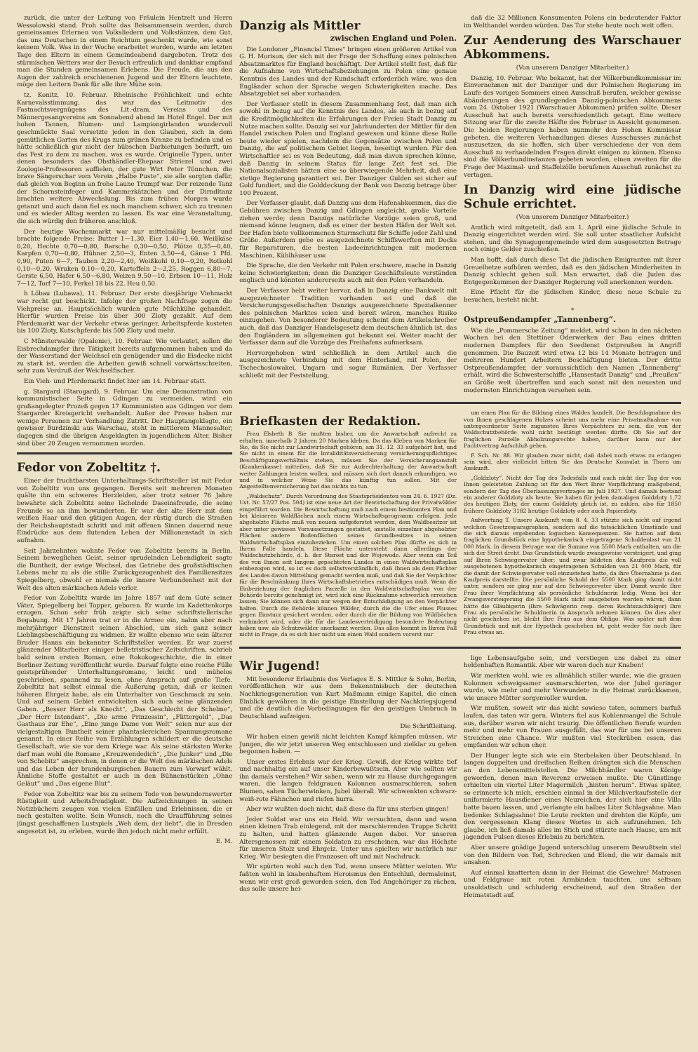zurück, die unter der Leitung von Fräulein Hentzelt und Herrn Wessolowski stand. Froh sollte das Beisammensein werden, durch gemeinsames Erlernen von Volksliedern und Volkstänzen, dem Gut, das uns Deutschen in einem Reichtum geschenkt wurde, wie sonst keinem Volk. Was in der Woche erarbeitet worden, wurde am letzten Tage den Eltern in einem Gemeindeabend dargeboten. Trotz des stürmischen Wetters war der Besuch erfreulich und dankbar empfand man die Stunden gemeinsamen Erlebens. Die Freude, die aus den Augen der zahlreich erschienenen Jugend und der Eltern leuchtete, möge den Leitern Dank für alle ihre Mühe sein.
tz. Konitz, 10. Februar. Rheinische Fröhlichkeit und echte Karnevalsstimmung, das war das Leitmotiv des Fastnachtsvergnügens des Lit.-dram. Vereins und des Männergesangvereins am Sonnabend abend im Hotel Engel. Der mit hohen Tannen, Blumen- und Lampiongirlanden wundervoll geschmückte Saal versetzte jeden in den Glauben, sich in dem gemütlichen Garten des Krugs zum grünen Kranze zu befinden und es hätte schließlich gar nicht der hübschen Darbietungen bedurft, um das Fest zu dem zu machen, was es wurde. Originelle Typen, unter denen besonders das Obsthändler-Ehepaar Striezel und zwei Zoologie-Professoren auffielen, der gute Wirt Peter Tönnchen, die brave Sängerschar vom Verein „Halbe Puste“, sie alle sorgten dafür, daß gleich von Beginn an frohe Laune Trumpf war. Der reizende Tanz der Schornsteinfeger und Kammerkätzchen und der Dirndltanz brachten weitere Abwechslung. Bis zum frühen Morgen wurde getanzt und auch dann fiel es noch manchem schwer, sich zu trennen und es wieder Alltag werden zu lassen. Es war eine Veranstaltung, die sich würdig den früheren anschloß.
Der heutige Wochenmarkt war nur mittelmäßig besucht und brachte folgende Preise: Butter 1—1,30, Eier 1,40—1,60, Weißkäse 0,20, Hechte 0,70—0,80, Barsche 0,30—0,50, Plötze 0,35—0,40, Karpfen 0,70—0,80, Hühner 2,50—3, Enten 3,50—4, Gänse 1 Pfd. 0,90, Puten 6—7, Tauben 2,20—2,40, Weißkohl 0,10—0,20, Rotkohl 0,10—0,20, Wruken 0,10—0,20, Kartoffeln 2—2,25, Roggen 6,80—7, Gerste 6,50, Hafer 6,50—6,80, Weizen 9,50—10, Erbsen 10—11, Holz 7—12, Torf 7—10, Ferkel 18 bis 22, Heu 0,50.
h Löbau (Lubawa), 11. Februar. Der erste diesjährige Viehmarkt war recht gut beschickt. Infolge der großen Nachfrage zogen die Viehpreise an. Hauptsächlich wurden gute Milchkühe gehandelt. Hierfür wurden Preise bis über 300 Zloty gezahlt. Auf dem Pferdemarkt war der Verkehr etwas geringer, Arbeitspferde kosteten bis 100 Zloty, Kutschpferde bis 500 Zloty und mehr.
C Münsterwalde (Opalenie), 10. Februar. Wie verlautet, sollen die Eisbrechdampfer ihre Tätigkeit bereits aufgenommen haben und da der Wasserstand der Weichsel ein genügender und die Eisdecke nicht zu stark ist, werden die Arbeiten gewiß schnell vorwärtsschreiten, sehr zum Verdruß der Weichselfischer.
Ein Vieh- und Pferdemarkt findet hier am 14. Februar statt.
g. Stargard (Starogard), 9. Februar. Um eine Demonstration von kommunistischer Seite in Gdingen zu vermeiden, wird ein großangelegter Prozeß gegen 17 Kommunisten aus Gdingen vor dem Stargarder Kreisgericht verhandelt. Außer der Presse haben nur wenige Personen zur Verhandlung Zutritt. Der Hauptangeklagte, ein gewisser Burdzinski aus Warschau, steht in mittlerem Mannesalter, dagegen sind die übrigen Angeklagten in jugendlichem Alter. Bisher sind über 20 Zeugen vernommen worden.
Fedor von Zobeltitz †.
Einer der fruchtbarsten Unterhaltungs-Schriftsteller ist mit Fedor von Zobeltitz von uns gegangen. Bereits seit mehreren Monaten quälte ihn ein schweres Herzleiden, aber trotz seiner 76 Jahre bewahrte sich Zobeltitz seine lächelnde Daseinsfreude, die seine Freunde so an ihm bewunderten. Er war der alte Herr mit dem weißen Haar und den gütigen Augen, der rüstig durch die Straßen der Reichshauptstadt schritt und mit offenen Sinnen dauernd neue Eindrücke aus dem flutenden Leben der Millionenstadt in sich aufnahm.
Seit Jahrzehnten wohnte Fedor von Zobeltitz bereits in Berlin. Seinem beweglichen Geist, seiner sprudelnden Lebendigkeit sagte die Buntheit, der ewige Wechsel, das Getriebe des großstädtischen Lebens mehr zu als die stille Zurückgezogenheit des Familiensitzes Spiegelberg, obwohl er niemals die innere Verbundenheit mit der Welt des alten märkischen Adels verlor.
Fedor von Zobeltitz wurde im Jahre 1857 auf dem Gute seiner Väter, Spiegelberg bei Topper, geboren. Er wurde im Kadettenkorps erzogen. Schon sehr früh zeigte sich seine schriftstellerische Begabung. Mit 17 Jahren trat er in die Armee ein, nahm aber nach mehrjähriger Dienstzeit seinen Abschied, um sich ganz seiner Lieblingsbeschäftigung zu widmen. Er wollte ebenso wie sein älterer Bruder Hanns ein bekannter Schriftsteller werden. Er war zuerst glänzender Mitarbeiter einiger belletristischer Zeitschriften, schrieb bald seinen ersten Roman, eine Rokokogeschichte, die in einer Berliner Zeitung veröffentlicht wurde. Darauf folgte eine reiche Fülle geistsprühender Unterhaltungsromane, leicht und mühelos geschrieben, spannend zu lesen, ohne Anspruch auf große Tiefe. Zobeltitz hat selbst einmal die Äußerung getan, daß er keinen höheren Ehrgeiz habe, als ein Unterhalter von Geschmack zu sein. Und auf seinem Gebiet entwickelten sich auch seine glänzenden Gaben. „Besser Herr als Knecht“, „Das Geschlecht der Schelme“, „Der Herr Intendant“, „Die arme Prinzessin“, „Flittergold“, „Das Gasthaus zur Ehe“, „Eine junge Dame von Welt“ seien nur aus der vielgestaltigen Buntheit seiner phantasiereichen Spannungsromane genannt. In einer Reihe von Erzählungen schildert er die deutsche Gesellschaft, wie sie vor dem Kriege war. Als seine stärksten Werke darf man wohl die Romane „Kreuzwendedich“, „Die Junker“ und „Die von Schebitz“ ansprechen, in denen er die Welt des märkischen Adels und das Leben der brandenburgischen Bauern zum Vorwurf wählt. Ähnliche Stoffe gestaltet er auch in den Bühnenstücken „Ohne Geläut“ und „Das eigene Blut“.
Fedor von Zobeltitz war bis zu seinem Tode von bewundernswerter Rüstigkeit und Arbeitsfreudigkeit. Die Aufzeichnungen in seinen Notizbüchern zeugen von vielen Einfällen und Erlebnissen, die er noch gestalten wollte. Sein Wunsch, noch die Uraufführung seines jüngst geschaffenen Lustspiels „Weh dem, der liebt“, die in Dresden angesetzt ist, zu erleben, wurde ihm jedoch nicht mehr erfüllt.
E. M.
Danzig als Mittler
zwischen England und Polen.
Die Londoner „Financial Times“ bringen einen größeren Artikel von G. H. Morison, der sich mit der Frage der Schaffung eines polnischen Absatzmarktes für England beschäftigt. Der Artikel stellt fest, daß für die Aufnahme von Wirtschaftsbeziehungen zu Polen eine genaue Kenntnis des Landes und der Kundschaft erforderlich wäre, was den Engländer schon der Sprache wegen Schwierigkeiten mache. Das Absatzgebiet sei aber vorhanden.
Der Verfasser stellt in diesem Zusammenhang fest, daß man sich sowohl in bezug auf die Kenntnis des Landes, als auch in bezug auf die Kreditmöglichkeiten die Erfahrungen der Freien Stadt Danzig zu Nutze machen sollte. Danzig sei vor Jahrhunderten der Mittler für den Handel zwischen Polen und England gewesen und könne diese Rolle heute wieder spielen, nachdem die Gegensätze zwischen Polen und Danzig, die auf politischem Gebiet liegen, beseitigt wurden. Für den Wirtschaftler sei es von Bedeutung, daß man davon sprechen könne, daß Danzig in seinem Status für lange Zeit fest sei. Die Nationalsozialisten hätten eine so überwiegende Mehrheit, daß eine stetige Regierung garantiert sei. Der Danziger Gulden sei sicher auf Gold fundiert, und die Golddeckung der Bank von Danzig betrage über 100 Prozent.
Der Verfasser glaubt, daß Danzig aus dem Hafenabkommen, das die Gebühren zwischen Danzig und Gdingen angleicht, große Vorteile ziehen werde; denn Danzigs natürliche Vorzüge seien groß, und niemand könne leugnen, daß es einer der besten Häfen der Welt sei. Der Hafen biete vollkommenen Sturmschutz für Schiffe jeder Zahl und Größe. Außerdem gebe es ausgezeichnete Schiffswerften mit Docks für Reparaturen, die besten Ladeeinrichtungen mit modernen Maschinen, Kühlhäuser usw.
Die Sprache, die den Verkehr mit Polen erschwere, mache in Danzig keine Schwierigkeiten; denn die Danziger Geschäftsleute verständen englisch und könnten andererseits auch mit den Polen verhandeln.
Der Verfasser hebt weiter hervor, daß in Danzig eine Bankwelt mit ausgezeichneter Tradition vorhanden sei und daß die Versicherungsgesellschaften Danzigs ausgezeichnete Spezialkenner des polnischen Marktes seien und bereit wären, manches Risiko einzugehen. Von besonderer Bedeutung scheint dem Artikelschreiber auch, daß das Danziger Handelsgesetz dem deutschen ähnlich ist, das den Engländern im allgemeinen gut bekannt sei. Weiter macht der Verfasser dann auf die Vorzüge des Freihafens aufmerksam.
Hervorgehoben wird schließlich in dem Artikel auch die ausgezeichnete Verbindung mit dem Hinterland, mit Polen, der Tschechoslowakei, Ungarn und sogar Rumänien. Der Verfasser schließt mit der Feststellung,
daß die 32 Millionen Konsumenten Polens ein bedeutender Faktor im Welthandel werden würden. Das Tor stehe heute noch weit offen.
Zur Aenderung des Warschauer Abkommens.
(Von unserem Danziger Mitarbeiter.)
Danzig, 10. Februar. Wie bekannt, hat der Völkerbundkommissar im Einvernehmen mit der Danziger und der Polnischen Regierung im Laufe des vorigen Sommers einen Ausschuß berufen, welcher gewisse Abänderungen des grundlegenden Danzig-polnischen Abkommens vom 24. Oktober 1921 (Warschauer Abkommen) prüfen sollte. Dieser Ausschuß hat auch bereits verschiedentlich getagt. Eine weitere Sitzung war für die zweite Hälfte des Februar in Aussicht genommen. Die beiden Regierungen haben nunmehr den Hohen Kommissar gebeten, die weiteren Verhandlungen dieses Ausschusses zunächst auszusetzen, da sie hoffen, sich über verschiedene der von dem Ausschuß zu verhandelnden Fragen direkt einigen zu können. Ebenso sind die Völkerbundinstanzen gebeten worden, einen zweiten für die Frage der Maximal- und Staffelzölle berufenen Ausschuß zunächst zu vertagen.
In Danzig wird eine jüdische Schule errichtet.
(Von unserem Danziger Mitarbeiter.)
Amtlich wird mitgeteilt, daß am 1. April eine jüdische Schule in Danzig eingerichtet werden wird. Sie soll unter staatlicher Aufsicht stehen, und die Synagogengemeinde wird dem ausgesetzten Betrage noch einige Gelder zuschießen.
Man hofft, daß durch diese Tat die jüdischen Emigranten mit ihrer Greuelhetze aufhören werden, daß es den jüdischen Minderheiten in Danzig schlecht gehen soll. Man erwartet, daß die Juden das Entgegenkommen der Danziger Regierung voll anerkennen werden.
Eine Pflicht für die jüdischen Kinder, diese neue Schule zu besuchen, besteht nicht.
*
Ostpreußendampfer „Tannenberg“.
Wie die „Pommersche Zeitung“ meldet, wird schon in den nächsten Wochen bei den Stettiner Oderwerken der Bau eines dritten modernen Dampfers für den Seedienst Ostpreußen in Angriff genommen. Die Bauzeit wird etwa 12 bis 14 Monate betragen und mehreren Hundert Arbeitern Beschäftigung bieten. Der dritte Ostpreußendampfer, der voraussichtlich den Namen „Tannenberg“ erhält, wird die Schwesterschiffe „Hansestadt Danzig“ und „Preußen“ an Größe weit übertreffen und auch sonst mit den neuesten und modernsten Einrichtungen versehen sein.
Briefkasten der Redaktion.
Frau Elsbeth B. Sie mußten bisher, um die Anwartschaft aufrecht zu erhalten, innerhalb 2 Jahren 20 Marken kleben. Da das Kleben von Marken für Sie, da Sie nicht zur Landwirtschaft gehören, am 31. 12. 33 aufgehört hat, und Sie nicht in einem für die Invaliditätsversicherung versicherungspflichtiges Beschäftigungsverhältnis stehen, müssen Sie der Versicherungsanstalt (Krankenkasse) mitteilen, daß Sie zur Aufrechterhaltung der Anwartschaft weiter Zahlungen leisten wollen, und müssen sich dort danach erkundigen, wo und in welcher Weise Sie das künftig tun sollen. Mit der Angestelltenversicherung hat das nichts zu tun.
„Waldschutz“. Durch Verordnung des Staatspräsidenten vom 24. 6. 1927 (Dz. Ust. Nr. 57/27 Pos. 504) ist eine neue Art der Bewirtschaftung der Privatwälder eingeführt worden. Die Bewirtschaftung muß nach einem bestimmten Plan und bei kleineren Waldflächen nach einem Wirtschaftsprogramm erfolgen. Jede abgeholzte Fläche muß von neuem aufgeforstet werden, dem Waldbesitzer ist aber unter gewissen Voraussetzungen gestattet, anstelle einzelner abgeholzter Flächen andere Bodenflächen seines Grundbesitzes in seinen Waldwirtschaftsplan einzubeziehen. Um einen solchen Plan dürfte es sich in Ihrem Falle handeln. Diese Fläche untersteht dann allerdings der Waldschutzbehörde, d. h. der Starost und der Wojewode. Aber wenn ein Teil des von Ihnen seit langem gepachteten Landes in einen Waldwirtschaftsplan einbezogen wird, so ist es doch selbstverständlich, daß Ihnen als dem Pächter des Landes davon Mitteilung gemacht werden muß, und daß Sie der Verpächter für die Beschränkung Ihres Wirtschaftsbetriebes entschädigen muß. Wenn die Einbeziehung der fraglichen Parzelle in den Waldwirtschaftsplan von der Behörde bereits genehmigt ist, wird sich eine Rücknahme schwerlich erreichen lassen; Sie können sich dann nur wegen der Entschädigung an den Verpächter halten. Durch die Behörde können Wälder, durch die die Ufer eines Flusses gegen Einsturz gesichert werden, oder durch die die Bildung von Wildbächen verhindert wird, oder die für die Landesverteidigung besondere Bedeutung haben usw. als Schutzwälder anerkannt werden. Das alles kommt in Ihrem Fall nicht in Frage, da es sich hier nicht um einen Wald sondern vorerst nur
um einen Plan für die Bildung eines Waldes handelt. Die Beschlagnahme des von Ihnen geschlagenen Holzes scheint uns mehr eine Privatmaßnahme von untergeordneter Seite zugunsten Ihres Verpächters zu sein, die von der Waldschutzbehörde wohl nicht bestätigt werden dürfte. Ob Sie auf der fraglichen Parzelle Abholzungsrechte haben, darüber kann nur der Pachtvertrag Aufschluß geben.
F. Sch. Nr. 88. Wir glauben zwar nicht, daß dabei noch etwas zu erlangen sein wird, aber vielleicht bitten Sie das Deutsche Konsulat in Thorn um Auskunft.
„Goldzloty“. Nicht der Tag des Todesfalls und auch nicht der Tag der von Ihnen geleisteten Zahlung ist für den Wert Ihrer Verpflichtung maßgebend, sondern der Tag des Überlassungsvertrages im Juli 1927. Und damals bestand ein anderer Goldzloty als heute. Sie haben für jeden damaligen Goldzloty 1,72 des heutigen Zloty, der einem Goldzloty gleich ist, zu zahlen, also für 1850 frühere Goldzloty 3182 heutige Goldzloty oder auch Papierzloty.
Aufwertung T. Unsere Auskunft vom 8. 4. 33 stützte sich nicht auf irgend welchen Gesetzesparagraphen, sondern auf die tatsächlichen Umstände und die sich daraus ergebenden logischen Konsequenzen. Sie hatten auf dem fraglichen Grundstück eine hypothekarisch eingetragene Schuldenlast von 21 000 Mark. In diesem Betrage war die Summe von 5500 Mark enthalten, um die sich der Streit dreht. Das Grundstück wurde zwangsweise versteigert, und ging auf Ihren Schwiegervater über; und zwar bildeten den Kaufpreis die voll ausgebotenen hypothekarisch eingetragenen Schulden von 21 000 Mark, für die damit der Schwiegervater voll einzustehen hatte, da ihre Übernahme ja den Kaufpreis darstellte. Die persönliche Schuld der 5500 Mark ging damit nicht unter, sondern sie ging nur auf den Schwiegervater über. Damit wurde Ihre Frau ihrer Verpflichtung als persönliche Schuldnerin ledig. Wenn bei der Zwangsversteigerung die 5500 Mark nicht ausgeboten worden wären, dann hätte die Gläubigerin (Ihre Schwägerin resp. deren Rechtsnachfolger) Ihre Frau als persönliche Schuldnerin in Anspruch nehmen können. Da dies aber nicht geschehen ist, bleibt Ihre Frau aus dem Obligo. Was später mit dem Grundstück und mit der Hypothek geschehen ist, geht weder Sie noch Ihre Frau etwas an.
Wir Jugend!
Mit besonderer Erlaubnis des Verlages E. S. Mittler & Sohn, Berlin, veröffentlichen wir aus dem Bekenntnisbuch der deutschen Nachkriegsgeneration von Kurt Maßmann einige Kapitel, die einen Einblick gewähren in die geistige Einstellung der Nachkriegsjugend und die deutlich die Vorbedingungen für den geistigen Umbruch in Deutschland aufzeigen.
Die Schriftleitung.
Wir haben einen gewiß nicht leichten Kampf kämpfen müssen, wir Jungen, die wir jetzt unseren Weg entschlossen und zielklar zu gehen begonnen haben. —
Unser erstes Erlebnis war der Krieg. Gewiß, der Krieg wirkte tief und nachhaltig ein auf unser Kinderbewußtsein. Aber wie sollten wir ihn damals verstehen? Wir sahen, wenn wir zu Hause durchgegangen waren, die langen feldgrauen Kolonnen ausmarschieren, sahen Blumen, sahen Tücherwinken, Jubel überall. Wir schwenkten schwarz-weiß-rote Fähnchen und riefen hurra.
Aber wir wußten doch nicht, daß diese da für uns sterben gingen!
Jeder Soldat war uns ein Held. Wir versuchten, dann und wann einen kleinen Trab einlegend, mit der marschierenden Truppe Schritt zu halten, und hatten glänzende Augen dabei. Vor unseren Altersgenossen mit einem Soldaten zu erscheinen, war das Höchste für unseren Stolz und Ehrgeiz. Unter uns spielten wir natürlich nur Krieg. Wir besiegten die Franzosen oft und mit Nachdruck.
Wir spürten wohl auch den Tod, wenn unsere Mütter weinten. Wir faßten wohl in knabenhaftem Heroismus den Entschluß, dermaleinst, wenn wir erst groß geworden seien, den Tod Angehöriger zu rächen, das solle unsere hei-
lige Lebensaufgabe sein, und verstiegen uns dabei zu einer heldenhaften Romantik. Aber wir waren doch nur Knaben!
Wir merkten wohl, wie es allmählich stiller wurde, wie die grauen Kolonnen schweigsamer ausmarschierten, wie der Jubel geringer wurde, wie mehr und mehr Verwundete in die Heimat zurückkamen, wie unsere Mütter sorgenvoller wurden.
Wir mußten, soweit wir das nicht sowieso taten, sommers barfuß laufen, das taten wir gern. Winters fiel aus Kohlenmangel die Schule aus, darüber waren wir nicht traurig. Die öffentlichen Berufe wurden mehr und mehr von Frauen ausgefüllt, das war für uns bei unseren Streichen eine Chance. Wir mußten viel Steckrüben essen, das empfanden wir schon eher.
Der Hunger legte sich wie ein Sterbelaken über Deutschland. In langen doppelten und dreifachen Reihen drängten sich die Menschen an den Lebensmittelstellen. Die Milchhändler waren Könige geworden, denen man Reverenz erweisen mußte. Die Günstlinge erhielten ein viertel Liter Magermilch „hinten herum“. Etwas später, so erinnerte ich mich, erschien einmal in der Milchverkaufsstelle der uniformierte Hausdiener eines Neureichen, der sich hier eine Villa hatte bauen lassen, und „verlangte ein halbes Liter Schlagsahne. Man bedenke: Schlagsahne! Die Leute reckten und drehten die Köpfe, um den vergessenen Klang dieses Wortes in sich aufzunehmen. Ich glaube, ich ließ damals alles im Stich und stürzte nach Hause, um mit jagenden Pulsen dieses Erlebnis zu berichten.
Aber unsere gnädige Jugend unterschlug unserem Bewußtsein viel von den Bildern von Tod, Schrecken und Elend, die wir damals mit ansahen.
Auf einmal knatterten dann in der Heimat die Gewehre! Matrosen und Feldgraue mit roten Armbinden tauchten, uns seltsam unsoldatisch und schluderig erscheinend, auf den Straßen der Heimatstadt auf.